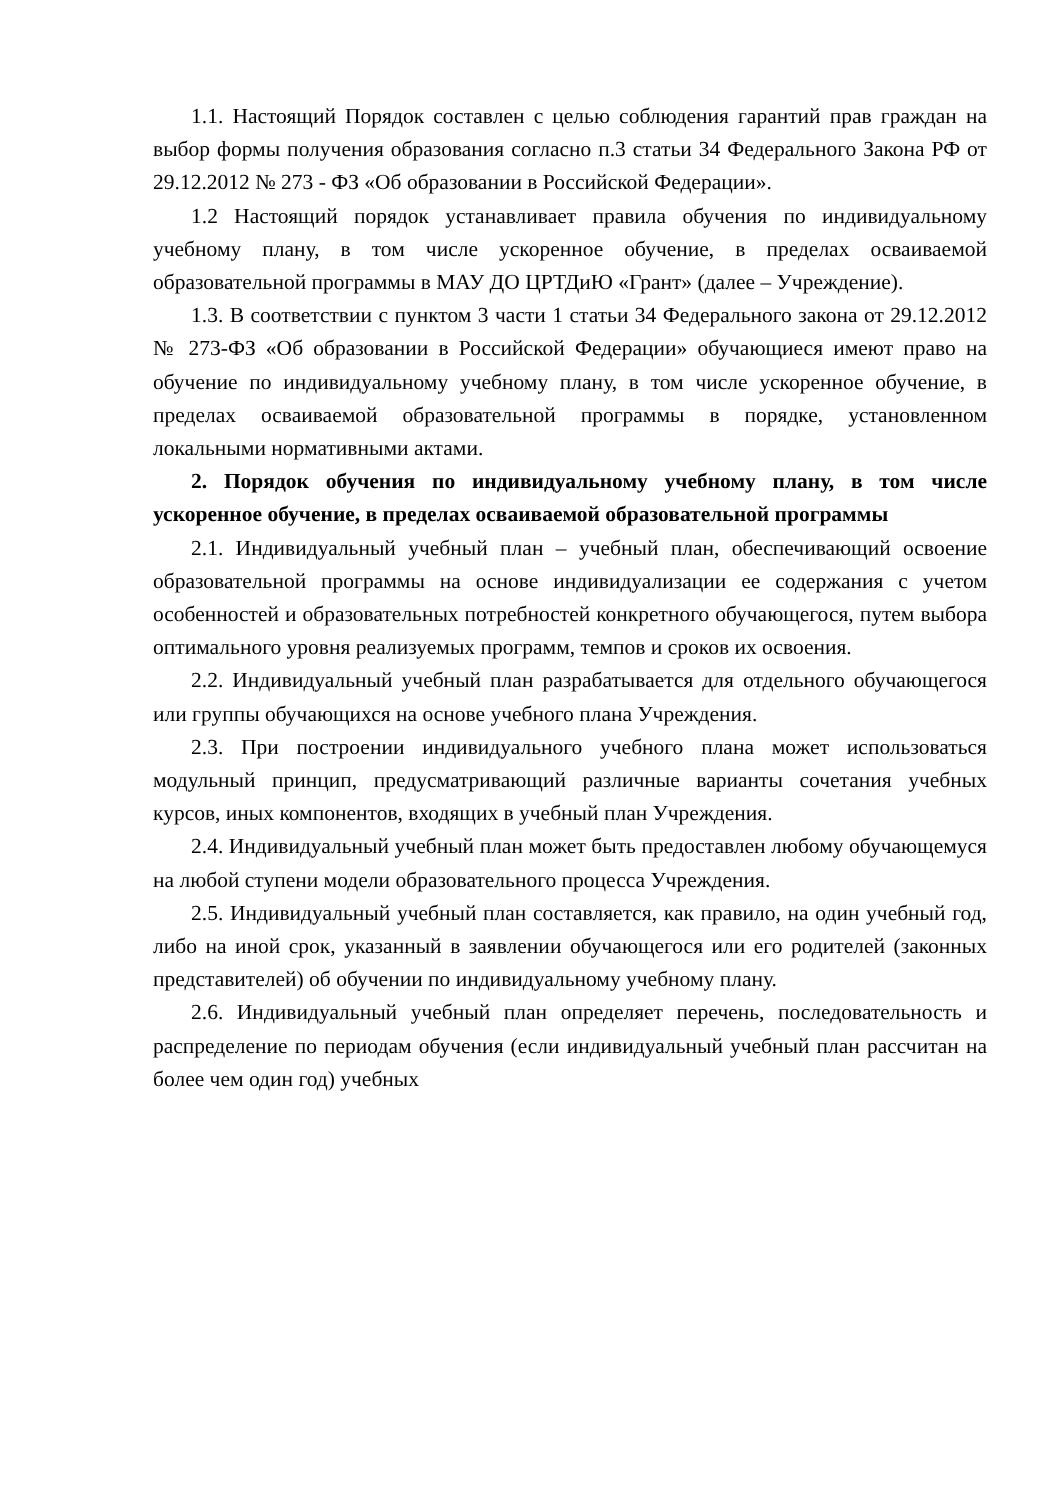1.1. Настоящий Порядок составлен с целью соблюдения гарантий прав граждан на выбор формы получения образования согласно п.3 статьи 34 Федерального Закона РФ от 29.12.2012 № 273 - ФЗ «Об образовании в Российской Федерации».
1.2 Настоящий порядок устанавливает правила обучения по индивидуальному учебному плану, в том числе ускоренное обучение, в пределах осваиваемой образовательной программы в МАУ ДО ЦРТДиЮ «Грант» (далее – Учреждение).
1.3. В соответствии с пунктом 3 части 1 статьи 34 Федерального закона от 29.12.2012 № 273-ФЗ «Об образовании в Российской Федерации» обучающиеся имеют право на обучение по индивидуальному учебному плану, в том числе ускоренное обучение, в пределах осваиваемой образовательной программы в порядке, установленном локальными нормативными актами.
2. Порядок обучения по индивидуальному учебному плану, в том числе ускоренное обучение, в пределах осваиваемой образовательной программы
2.1. Индивидуальный учебный план – учебный план, обеспечивающий освоение образовательной программы на основе индивидуализации ее содержания с учетом особенностей и образовательных потребностей конкретного обучающегося, путем выбора оптимального уровня реализуемых программ, темпов и сроков их освоения.
2.2. Индивидуальный учебный план разрабатывается для отдельного обучающегося или группы обучающихся на основе учебного плана Учреждения.
2.3. При построении индивидуального учебного плана может использоваться модульный принцип, предусматривающий различные варианты сочетания учебных курсов, иных компонентов, входящих в учебный план Учреждения.
2.4. Индивидуальный учебный план может быть предоставлен любому обучающемуся на любой ступени модели образовательного процесса Учреждения.
2.5. Индивидуальный учебный план составляется, как правило, на один учебный год, либо на иной срок, указанный в заявлении обучающегося или его родителей (законных представителей) об обучении по индивидуальному учебному плану.
2.6. Индивидуальный учебный план определяет перечень, последовательность и распределение по периодам обучения (если индивидуальный учебный план рассчитан на более чем один год) учебных